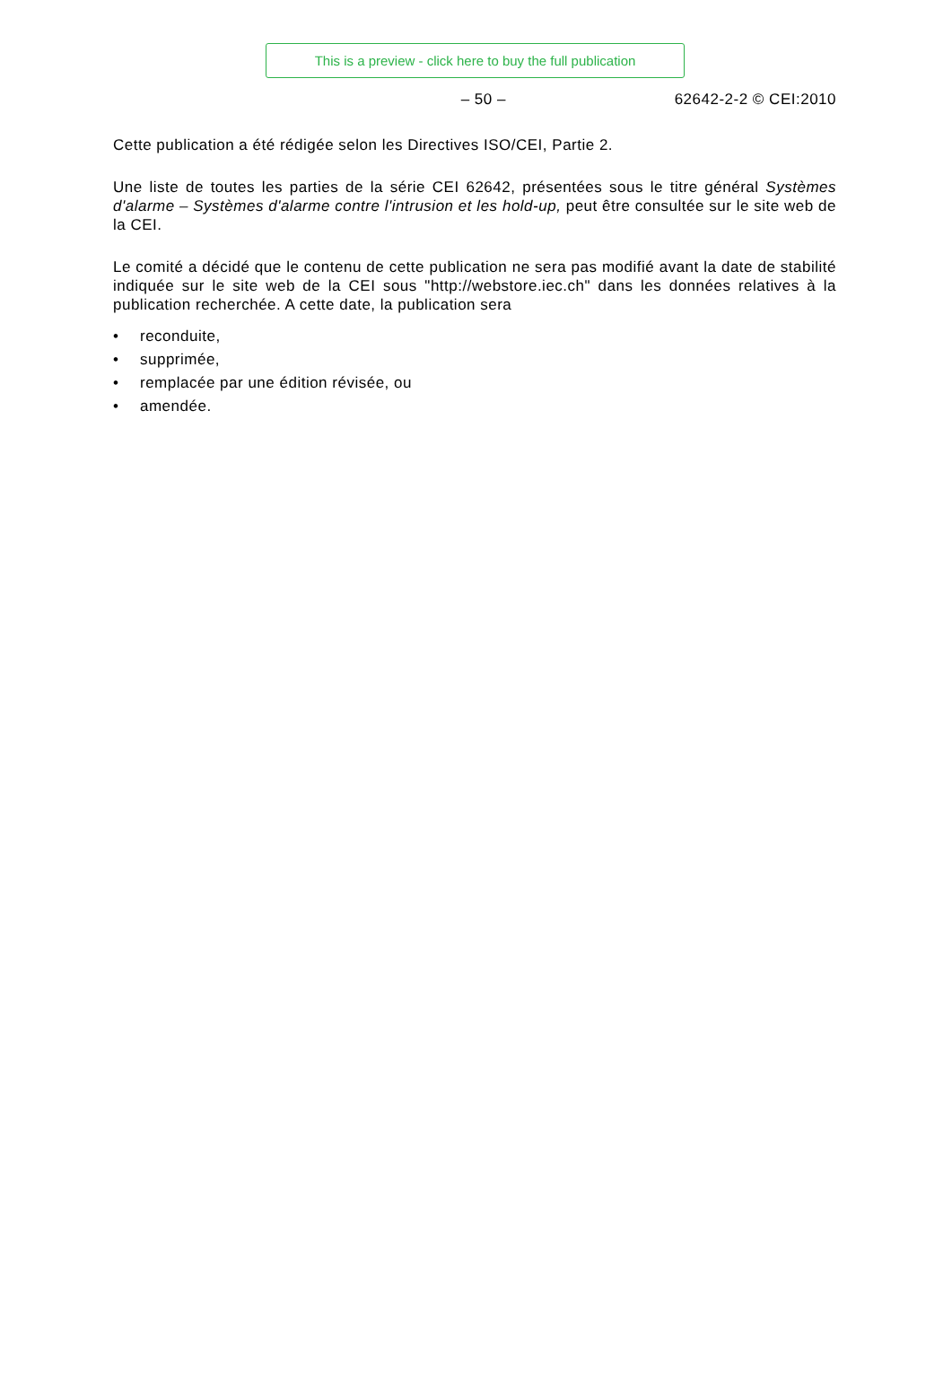This is a preview - click here to buy the full publication
– 50 – 62642-2-2 © CEI:2010
Cette publication a été rédigée selon les Directives ISO/CEI, Partie 2.
Une liste de toutes les parties de la série CEI 62642, présentées sous le titre général Systèmes d'alarme – Systèmes d'alarme contre l'intrusion et les hold-up, peut être consultée sur le site web de la CEI.
Le comité a décidé que le contenu de cette publication ne sera pas modifié avant la date de stabilité indiquée sur le site web de la CEI sous "http://webstore.iec.ch" dans les données relatives à la publication recherchée. A cette date, la publication sera
• reconduite,
• supprimée,
• remplacée par une édition révisée, ou
• amendée.